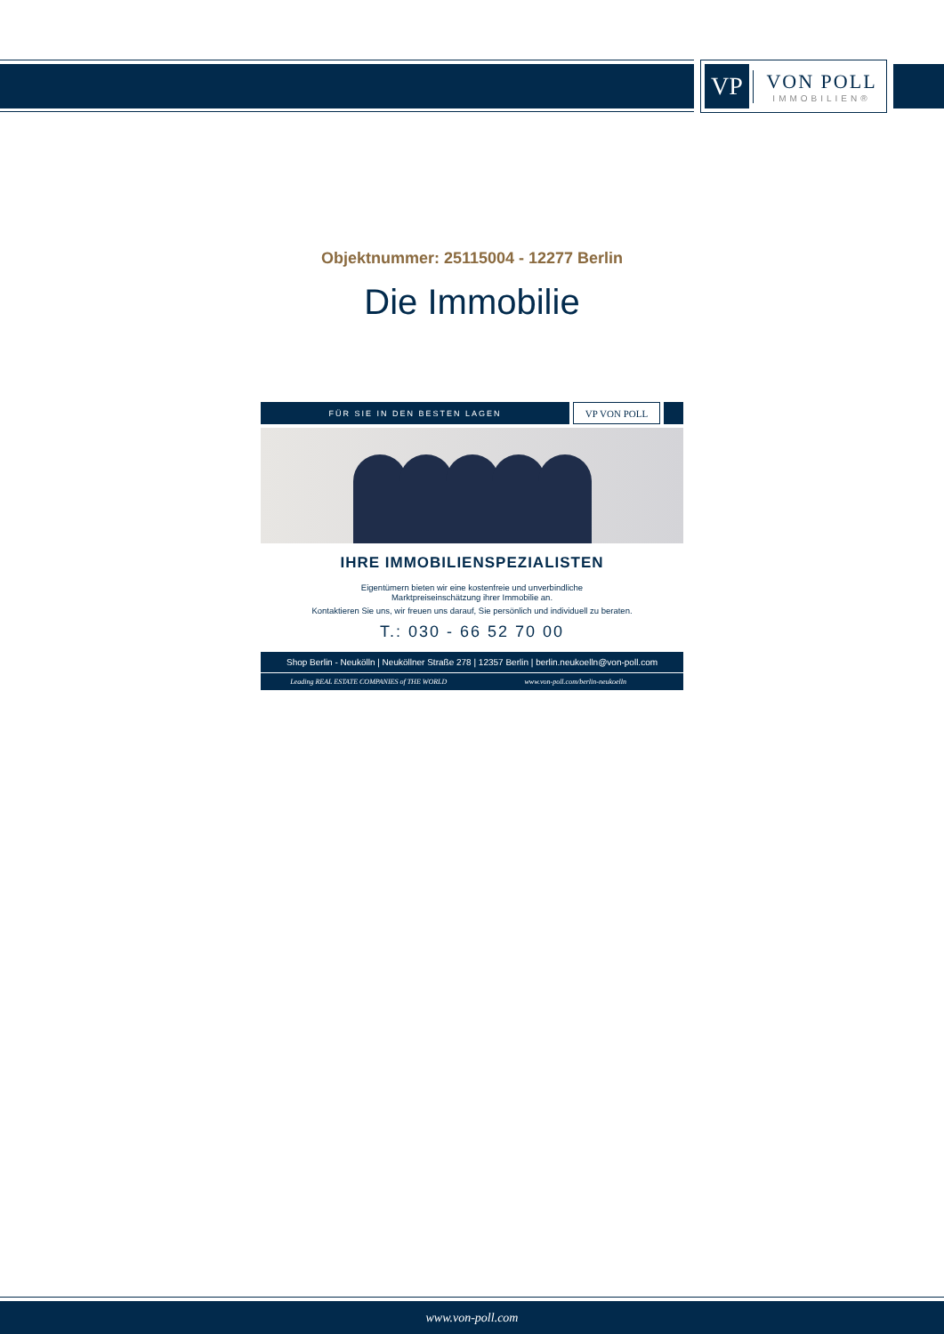VP
VON POLL
IMMOBILIEN®
Objektnummer: 25115004 - 12277 Berlin
Die Immobilie
FÜR SIE IN DEN BESTEN LAGEN
VP VON POLL
IHRE IMMOBILIENSPEZIALISTEN
Eigentümern bieten wir eine kostenfreie und unverbindliche
Marktpreiseinschätzung ihrer Immobilie an.
Kontaktieren Sie uns, wir freuen uns darauf, Sie persönlich und individuell zu beraten.
T.: 030 - 66 52 70 00
Shop Berlin - Neukölln | Neuköllner Straße 278 | 12357 Berlin | berlin.neukoelln@von-poll.com
Leading REAL ESTATE COMPANIES of THE WORLD
www.von-poll.com/berlin-neukoelln
www.von-poll.com